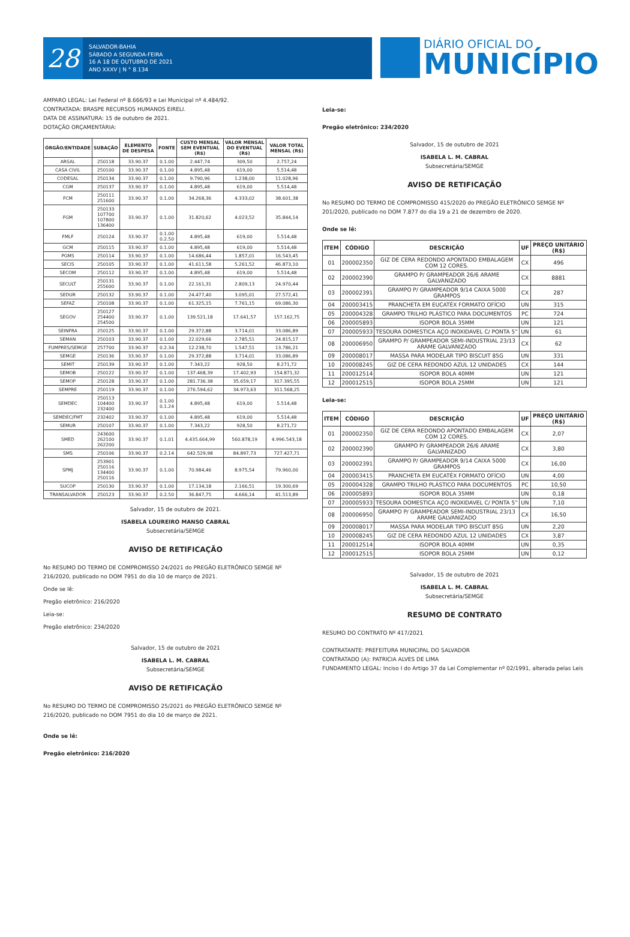28
SALVADOR-BAHIA
SÁBADO A SEGUNDA-FEIRA
16 A 18 DE OUTUBRO DE 2021
ANO XXXV | N ° 8.134
DIÁRIO OFICIAL DO
MUNICÍPIO
AMPARO LEGAL: Lei Federal nº 8.666/93 e Lei Municipal nº 4.484/92.
CONTRATADA: BRASPE RECURSOS HUMANOS EIRELI.
DATA DE ASSINATURA: 15 de outubro de 2021.
DOTAÇÃO ORÇAMENTÁRIA:
| ÓRGÃO/ENTIDADE | SUBAÇÃO | ELEMENTO DE DESPESA | FONTE | CUSTO MENSAL SEM EVENTUAL (R$) | VALOR MENSAL DO EVENTUAL (R$) | VALOR TOTAL MENSAL (R$) |
| --- | --- | --- | --- | --- | --- | --- |
| ARSAL | 250118 | 33.90.37 | 0.1.00 | 2.447,74 | 309,50 | 2.757,24 |
| CASA CIVIL | 250100 | 33.90.37 | 0.1.00 | 4.895,48 | 619,00 | 5.514,48 |
| CODESAL | 250134 | 33.90.37 | 0.1.00 | 9.790,96 | 1.238,00 | 11.028,96 |
| CGM | 250137 | 33.90.37 | 0.1.00 | 4.895,48 | 619,00 | 5.514,48 |
| FCM | 250111 251600 | 33.90.37 | 0.1.00 | 34.268,36 | 4.333,02 | 38.601,38 |
| FGM | 250133 107700 107800 136400 | 33.90.37 | 0.1.00 | 31.820,62 | 4.023,52 | 35.844,14 |
| FMLF | 250124 | 33.90.37 | 0.1.00 0.2.50 | 4.895,48 | 619,00 | 5.514,48 |
| GCM | 250115 | 33.90.37 | 0.1.00 | 4.895,48 | 619,00 | 5.514,48 |
| PGMS | 250114 | 33.90.37 | 0.1.00 | 14.686,44 | 1.857,01 | 16.543,45 |
| SECIS | 250105 | 33.90.37 | 0.1.00 | 41.611,58 | 5.261,52 | 46.873,10 |
| SECOM | 250112 | 33.90.37 | 0.1.00 | 4.895,48 | 619,00 | 5.514,48 |
| SECULT | 250131 255600 | 33.90.37 | 0.1.00 | 22.161,31 | 2.809,13 | 24.970,44 |
| SEDUR | 250132 | 33.90.37 | 0.1.00 | 24.477,40 | 3.095,01 | 27.572,41 |
| SEFAZ | 250108 | 33.90.37 | 0.1.00 | 61.325,15 | 7.761,15 | 69.086,30 |
| SEGOV | 250127 254400 254500 | 33.90.37 | 0.1.00 | 139.521,18 | 17.641,57 | 157.162,75 |
| SEINFRA | 250125 | 33.90.37 | 0.1.00 | 29.372,88 | 3.714,01 | 33.086,89 |
| SEMAN | 250103 | 33.90.37 | 0.1.00 | 22.029,66 | 2.785,51 | 24.815,17 |
| FUMPRES/SEMGE | 257700 | 33.90.37 | 0.2.34 | 12.238,70 | 1.547,51 | 13.786,21 |
| SEMGE | 250136 | 33.90.37 | 0.1.00 | 29.372,88 | 3.714,01 | 33.086,89 |
| SEMIT | 250139 | 33.90.37 | 0.1.00 | 7.343,22 | 928,50 | 8.271,72 |
| SEMOB | 250122 | 33.90.37 | 0.1.00 | 137.468,39 | 17.402,93 | 154.871,32 |
| SEMOP | 250128 | 33.90.37 | 0.1.00 | 281.736.38 | 35.659,17 | 317.395,55 |
| SEMPRE | 250119 | 33.90.37 | 0.1.00 | 276.594,62 | 34.973,63 | 311.568,25 |
| SEMDEC | 250113 104400 232400 | 33.90.37 | 0.1.00 0.1.24 | 4.895,48 | 619,00 | 5.514,48 |
| SEMDEC/FMT | 232402 | 33.90.37 | 0.1.00 | 4.895,48 | 619,00 | 5.514,48 |
| SEMUR | 250107 | 33.90.37 | 0.1.00 | 7.343,22 | 928,50 | 8.271,72 |
| SMED | 243600 262100 262200 | 33.90.37 | 0.1.01 | 4.435.664,99 | 560.878,19 | 4.996.543,18 |
| SMS | 250106 | 33.90.37 | 0.2.14 | 642.529,98 | 84.897,73 | 727.427,71 |
| SPMJ | 253901 250116 134400 250116 | 33.90.37 | 0.1.00 | 70.984,46 | 8.975,54 | 79.960,00 |
| SUCOP | 250130 | 33.90.37 | 0.1.00 | 17.134,18 | 2.166,51 | 19.300,69 |
| TRANSALVADOR | 250123 | 33.90.37 | 0.2.50 | 36.847,75 | 4.666,14 | 41.513,89 |
Salvador, 15 de outubro de 2021.
ISABELA LOUREIRO MANSO CABRAL
Subsecretária/SEMGE
AVISO DE RETIFICAÇÃO
No RESUMO DO TERMO DE COMPROMISSO 24/2021 do PREGÃO ELETRÔNICO SEMGE Nº 216/2020, publicado no DOM 7951 do dia 10 de março de 2021.
Onde se lê:
Pregão eletrônico: 216/2020
Leia-se:
Pregão eletrônico: 234/2020
Salvador, 15 de outubro de 2021
ISABELA L. M. CABRAL
Subsecretária/SEMGE
AVISO DE RETIFICAÇÃO
No RESUMO DO TERMO DE COMPROMISSO 25/2021 do PREGÃO ELETRÔNICO SEMGE Nº 216/2020, publicado no DOM 7951 do dia 10 de março de 2021.
Onde se lê:
Pregão eletrônico: 216/2020
Leia-se:
Pregão eletrônico: 234/2020
Salvador, 15 de outubro de 2021
ISABELA L. M. CABRAL
Subsecretária/SEMGE
AVISO DE RETIFICAÇÃO
No RESUMO DO TERMO DE COMPROMISSO 415/2020 do PREGÃO ELETRÔNICO SEMGE Nº 201/2020, publicado no DOM 7.877 do dia 19 a 21 de dezembro de 2020.
Onde se lê:
| ITEM | CÓDIGO | DESCRIÇÃO | UF | PREÇO UNITÁRIO (R$) |
| --- | --- | --- | --- | --- |
| 01 | 200002350 | GIZ DE CERA REDONDO APONTADO EMBALAGEM COM 12 CORES. | CX | 496 |
| 02 | 200002390 | GRAMPO P/ GRAMPEADOR 26/6 ARAME GALVANIZADO | CX | 8881 |
| 03 | 200002391 | GRAMPO P/ GRAMPEADOR 9/14 CAIXA 5000 GRAMPOS | CX | 287 |
| 04 | 200003415 | PRANCHETA EM EUCATÉX FORMATO OFÍCIO | UN | 315 |
| 05 | 200004328 | GRAMPO TRILHO PLÁSTICO PARA DOCUMENTOS | PC | 724 |
| 06 | 200005893 | ISOPOR BOLA 35MM | UN | 121 |
| 07 | 200005933 | TESOURA DOMESTICA AÇO INOXIDAVEL C/ PONTA 5” | UN | 61 |
| 08 | 200006950 | GRAMPO P/ GRAMPEADOR SEMI-INDUSTRIAL 23/13 ARAME GALVANIZADO | CX | 62 |
| 09 | 200008017 | MASSA PARA MODELAR TIPO BISCUIT 85G | UN | 331 |
| 10 | 200008245 | GIZ DE CERA REDONDO AZUL 12 UNIDADES | CX | 144 |
| 11 | 200012514 | ISOPOR BOLA 40MM | UN | 121 |
| 12 | 200012515 | ISOPOR BOLA 25MM | UN | 121 |
Leia-se:
| ITEM | CÓDIGO | DESCRIÇÃO | UF | PREÇO UNITÁRIO (R$) |
| --- | --- | --- | --- | --- |
| 01 | 200002350 | GIZ DE CERA REDONDO APONTADO EMBALAGEM COM 12 CORES. | CX | 2,07 |
| 02 | 200002390 | GRAMPO P/ GRAMPEADOR 26/6 ARAME GALVANIZADO | CX | 3,80 |
| 03 | 200002391 | GRAMPO P/ GRAMPEADOR 9/14 CAIXA 5000 GRAMPOS | CX | 16,00 |
| 04 | 200003415 | PRANCHETA EM EUCATÉX FORMATO OFÍCIO | UN | 4,00 |
| 05 | 200004328 | GRAMPO TRILHO PLÁSTICO PARA DOCUMENTOS | PC | 10,50 |
| 06 | 200005893 | ISOPOR BOLA 35MM | UN | 0,18 |
| 07 | 200005933 | TESOURA DOMESTICA AÇO INOXIDAVEL C/ PONTA 5” | UN | 7,10 |
| 08 | 200006950 | GRAMPO P/ GRAMPEADOR SEMI-INDUSTRIAL 23/13 ARAME GALVANIZADO | CX | 16,50 |
| 09 | 200008017 | MASSA PARA MODELAR TIPO BISCUIT 85G | UN | 2,20 |
| 10 | 200008245 | GIZ DE CERA REDONDO AZUL 12 UNIDADES | CX | 3,87 |
| 11 | 200012514 | ISOPOR BOLA 40MM | UN | 0,35 |
| 12 | 200012515 | ISOPOR BOLA 25MM | UN | 0,12 |
Salvador, 15 de outubro de 2021
ISABELA L. M. CABRAL
Subsecretária/SEMGE
RESUMO DE CONTRATO
RESUMO DO CONTRATO Nº 417/2021
CONTRATANTE: PREFEITURA MUNICIPAL DO SALVADOR
CONTRATADO (A): PATRICIA ALVES DE LIMA
FUNDAMENTO LEGAL: Inciso I do Artigo 37 da Lei Complementar nº 02/1991, alterada pelas Leis